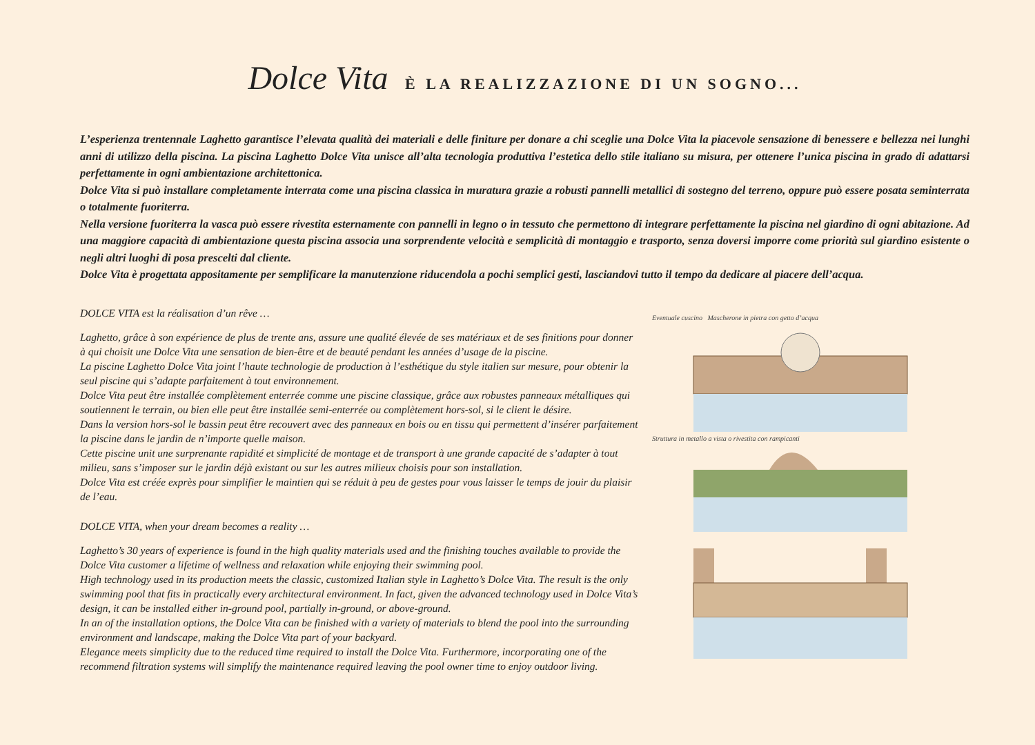Dolce Vita È LA REALIZZAZIONE DI UN SOGNO...
L’esperienza trentennale Laghetto garantisce l’elevata qualità dei materiali e delle finiture per donare a chi sceglie una Dolce Vita la piacevole sensazione di benessere e bellezza nei lunghi anni di utilizzo della piscina. La piscina Laghetto Dolce Vita unisce all’alta tecnologia produttiva l’estetica dello stile italiano su misura, per ottenere l’unica piscina in grado di adattarsi perfettamente in ogni ambientazione architettonica.
Dolce Vita si può installare completamente interrata come una piscina classica in muratura grazie a robusti pannelli metallici di sostegno del terreno, oppure può essere posata seminterrata o totalmente fuoriterra.
Nella versione fuoriterra la vasca può essere rivestita esternamente con pannelli in legno o in tessuto che permettono di integrare perfettamente la piscina nel giardino di ogni abitazione. Ad una maggiore capacità di ambientazione questa piscina associa una sorprendente velocità e semplicità di montaggio e trasporto, senza doversi imporre come priorità sul giardino esistente o negli altri luoghi di posa prescelti dal cliente.
Dolce Vita è progettata appositamente per semplificare la manutenzione riducendola a pochi semplici gesti, lasciandovi tutto il tempo da dedicare al piacere dell’acqua.
DOLCE VITA est la réalisation d’un rêve …
Laghetto, grâce à son expérience de plus de trente ans, assure une qualité élevée de ses matériaux et de ses finitions pour donner à qui choisit une Dolce Vita une sensation de bien-être et de beauté pendant les années d’usage de la piscine.
La piscine Laghetto Dolce Vita joint l’haute technologie de production à l’esthétique du style italien sur mesure, pour obtenir la seul piscine qui s’adapte parfaitement à tout environnement.
Dolce Vita peut être installée complètement enterrée comme une piscine classique, grâce aux robustes panneaux métalliques qui soutiennent le terrain, ou bien elle peut être installée semi-enterrée ou complètement hors-sol, si le client le désire.
Dans la version hors-sol le bassin peut être recouvert avec des panneaux en bois ou en tissu qui permettent d’insérer parfaitement la piscine dans le jardin de n’importe quelle maison.
Cette piscine unit une surprenante rapidité et simplicité de montage et de transport à une grande capacité de s’adapter à tout milieu, sans s’imposer sur le jardin déjà existant ou sur les autres milieux choisis pour son installation.
Dolce Vita est créée exprès pour simplifier le maintien qui se réduit à peu de gestes pour vous laisser le temps de jouir du plaisir de l’eau.
DOLCE VITA, when your dream becomes a reality …
Laghetto’s 30 years of experience is found in the high quality materials used and the finishing touches available to provide the Dolce Vita customer a lifetime of wellness and relaxation while enjoying their swimming pool.
High technology used in its production meets the classic, customized Italian style in Laghetto’s Dolce Vita. The result is the only swimming pool that fits in practically every architectural environment. In fact, given the advanced technology used in Dolce Vita’s design, it can be installed either in-ground pool, partially in-ground, or above-ground.
In an of the installation options, the Dolce Vita can be finished with a variety of materials to blend the pool into the surrounding environment and landscape, making the Dolce Vita part of your backyard.
Elegance meets simplicity due to the reduced time required to install the Dolce Vita. Furthermore, incorporating one of the recommend filtration systems will simplify the maintenance required leaving the pool owner time to enjoy outdoor living.
Eventuale cuscino Mascherone in pietra con getto d’acqua
Struttura in metallo a vista o rivestita con rampicanti